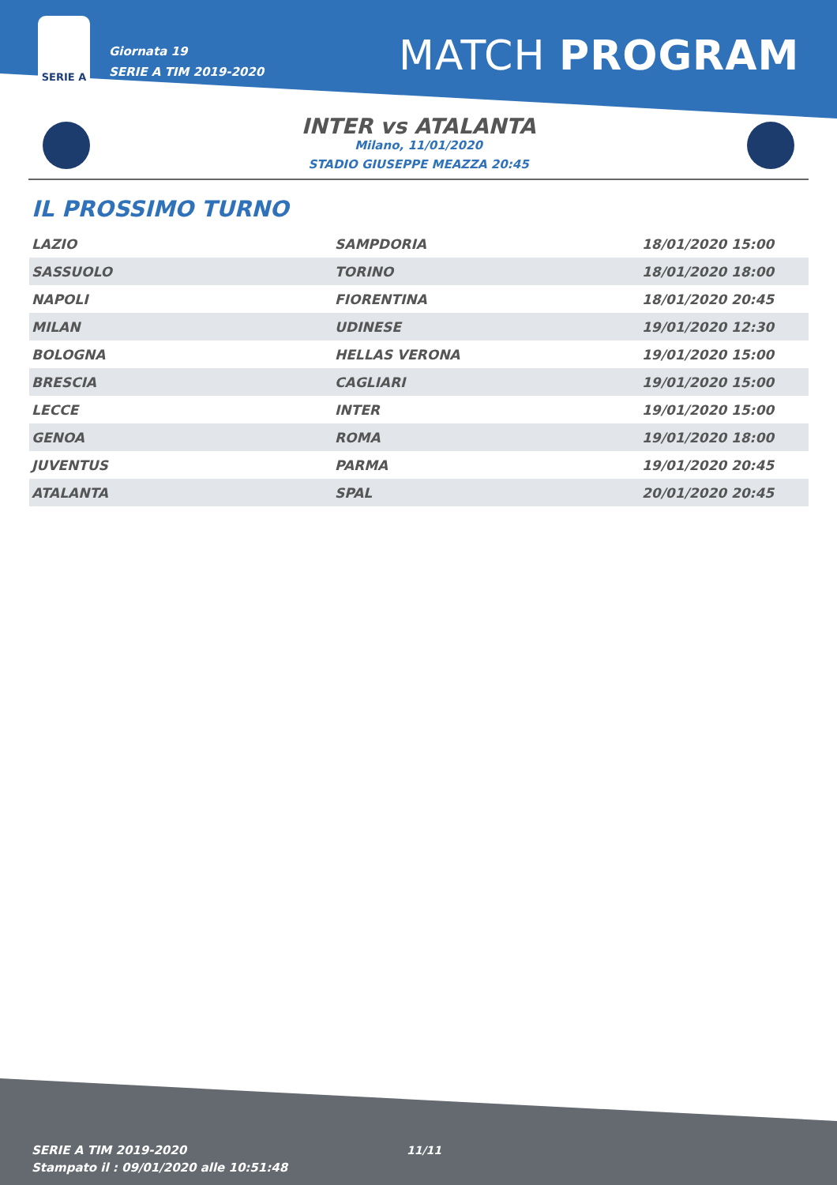SERIE A
Giornata 19
SERIE A TIM 2019-2020
MATCH PROGRAM
INTER vs ATALANTA
Milano, 11/01/2020
STADIO GIUSEPPE MEAZZA 20:45
IL PROSSIMO TURNO
| LAZIO | SAMPDORIA | 18/01/2020 15:00 |
| SASSUOLO | TORINO | 18/01/2020 18:00 |
| NAPOLI | FIORENTINA | 18/01/2020 20:45 |
| MILAN | UDINESE | 19/01/2020 12:30 |
| BOLOGNA | HELLAS VERONA | 19/01/2020 15:00 |
| BRESCIA | CAGLIARI | 19/01/2020 15:00 |
| LECCE | INTER | 19/01/2020 15:00 |
| GENOA | ROMA | 19/01/2020 18:00 |
| JUVENTUS | PARMA | 19/01/2020 20:45 |
| ATALANTA | SPAL | 20/01/2020 20:45 |
SERIE A TIM 2019-2020
Stampato il : 09/01/2020 alle 10:51:48
11/11